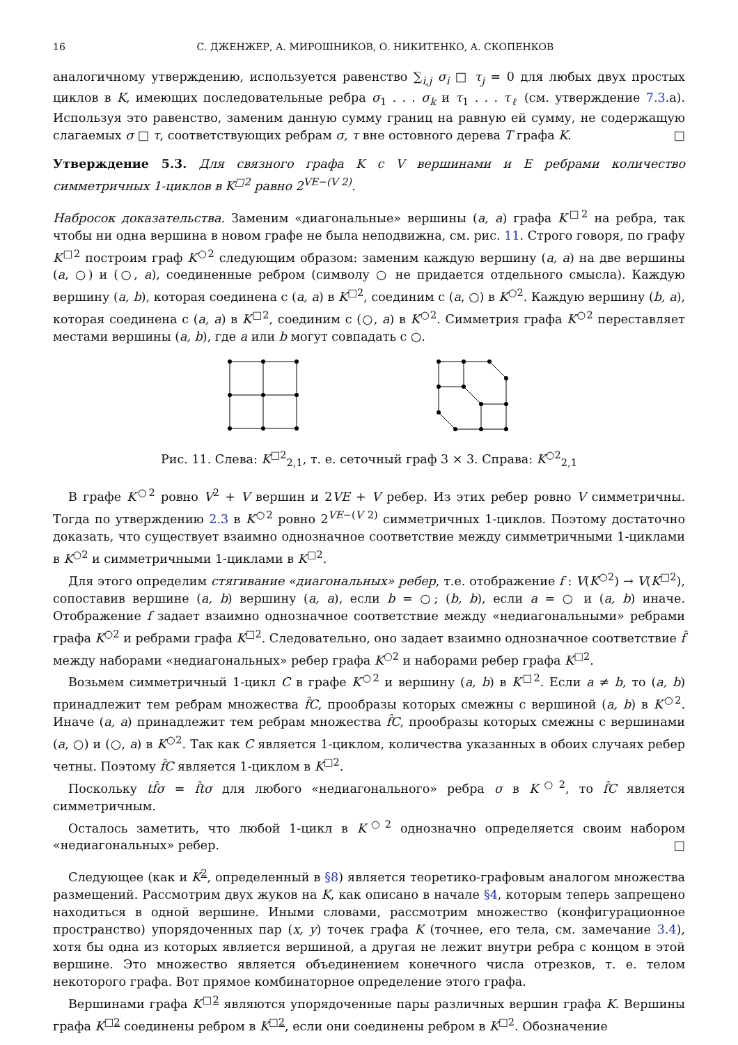16 С. ДЖЕНЖЕР, А. МИРОШНИКОВ, О. НИКИТЕНКО, А. СКОПЕНКОВ
аналогичному утверждению, используется равенство ∑<sub>i,j</sub> σ<sub>i</sub> □ τ<sub>j</sub> = 0 для любых двух простых циклов в K, имеющих последовательные ребра σ<sub>1</sub> . . . σ<sub>k</sub> и τ<sub>1</sub> . . . τ<sub>ℓ</sub> (см. утверждение 7.3.a). Используя это равенство, заменим данную сумму границ на равную ей сумму, не содержащую слагаемых σ □ τ, соответствующих ребрам σ, τ вне остовного дерева T графа K. □
Утверждение 5.3. Для связного графа K с V вершинами и E ребрами количество симметричных 1-циклов в K<sup>□2</sup> равно 2<sup>VE−(V 2)</sup>.
Набросок доказательства. Заменим «диагональные» вершины (a, a) графа K<sup>□2</sup> на ребра, так чтобы ни одна вершина в новом графе не была неподвижна, см. рис. 11. Строго говоря, по графу K<sup>□2</sup> построим граф K<sup>○2</sup> следующим образом: заменим каждую вершину (a, a) на две вершины (a, ○) и (○, a), соединенные ребром (символу ○ не придается отдельного смысла). Каждую вершину (a, b), которая соединена с (a, a) в K<sup>□2</sup>, соединим с (a, ○) в K<sup>○2</sup>. Каждую вершину (b, a), которая соединена с (a, a) в K<sup>□2</sup>, соединим с (○, a) в K<sup>○2</sup>. Симметрия графа K<sup>○2</sup> переставляет местами вершины (a, b), где a или b могут совпадать с ○.
Рис. 11. Слева: K<sup>□2</sup><sub>2,1</sub>, т. е. сеточный граф 3 × 3. Справа: K<sup>○2</sup><sub>2,1</sub>
В графе K<sup>○2</sup> ровно V<sup>2</sup> + V вершин и 2VE + V ребер. Из этих ребер ровно V симметричны. Тогда по утверждению 2.3 в K<sup>○2</sup> ровно 2<sup>VE−(V 2)</sup> симметричных 1-циклов. Поэтому достаточно доказать, что существует взаимно однозначное соответствие между симметричными 1-циклами в K<sup>○2</sup> и симметричными 1-циклами в K<sup>□2</sup>.
Для этого определим стягивание «диагональных» ребер, т.е. отображение f : V(K<sup>○2</sup>) → V(K<sup>□2</sup>), сопоставив вершине (a, b) вершину (a, a), если b = ○; (b, b), если a = ○ и (a, b) иначе. Отображение f задает взаимно однозначное соответствие между «недиагональными» ребрами графа K<sup>○2</sup> и ребрами графа K<sup>□2</sup>. Следовательно, оно задает взаимно однозначное соответствие f̂ между наборами «недиагональных» ребер графа K<sup>○2</sup> и наборами ребер графа K<sup>□2</sup>.
Возьмем симметричный 1-цикл C в графе K<sup>○2</sup> и вершину (a, b) в K<sup>□2</sup>. Если a ≠ b, то (a, b) принадлежит тем ребрам множества f̂C, прообразы которых смежны с вершиной (a, b) в K<sup>○2</sup>. Иначе (a, a) принадлежит тем ребрам множества f̂C, прообразы которых смежны с вершинами (a, ○) и (○, a) в K<sup>○2</sup>. Так как C является 1-циклом, количества указанных в обоих случаях ребер четны. Поэтому f̂C является 1-циклом в K<sup>□2</sup>.
Поскольку tf̂σ = f̂tσ для любого «недиагонального» ребра σ в K<sup>○2</sup>, то f̂C является симметричным.
Осталось заметить, что любой 1-цикл в K<sup>○2</sup> однозначно определяется своим набором «недиагональных» ребер. □
Следующее (как и K<sup>2</sup>, определенный в §8) является теоретико-графовым аналогом множества размещений. Рассмотрим двух жуков на K, как описано в начале §4, которым теперь запрещено находиться в одной вершине. Иными словами, рассмотрим множество (конфигурационное пространство) упорядоченных пар (x, y) точек графа K (точнее, его тела, см. замечание 3.4), хотя бы одна из которых является вершиной, а другая не лежит внутри ребра с концом в этой вершине. Это множество является объединением конечного числа отрезков, т. е. телом некоторого графа. Вот прямое комбинаторное определение этого графа.
Вершинами графа K<sup>□2</sup> являются упорядоченные пары различных вершин графа K. Вершины графа K<sup>□2</sup> соединены ребром в K<sup>□2</sup>, если они соединены ребром в K<sup>□2</sup>. Обозначение